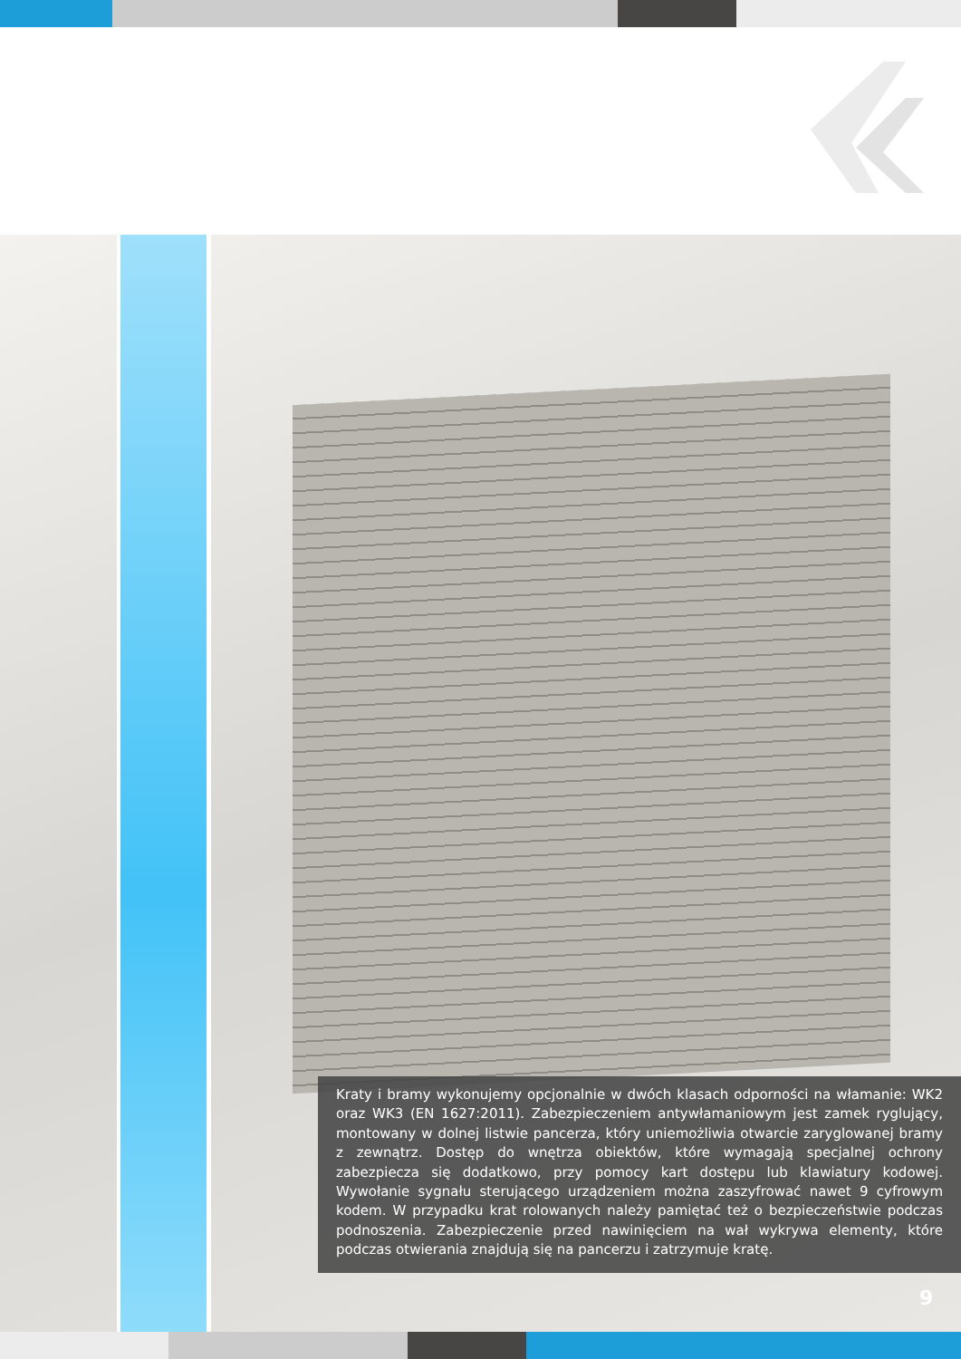Kraty i bramy wykonujemy opcjonalnie w dwóch klasach odporności na włamanie: WK2 oraz WK3 (EN 1627:2011). Zabezpieczeniem antywłamaniowym jest zamek ryglujący, montowany w dolnej listwie pancerza, który uniemożliwia otwarcie zaryglowanej bramy z zewnątrz. Dostęp do wnętrza obiektów, które wymagają specjalnej ochrony zabezpiecza się dodatkowo, przy pomocy kart dostępu lub klawiatury kodowej. Wywołanie sygnału sterującego urządzeniem można zaszyfrować nawet 9 cyfrowym kodem. W przypadku krat rolowanych należy pamiętać też o bezpieczeństwie podczas podnoszenia. Zabezpieczenie przed nawinięciem na wał wykrywa elementy, które podczas otwierania znajdują się na pancerzu i zatrzymuje kratę.
9